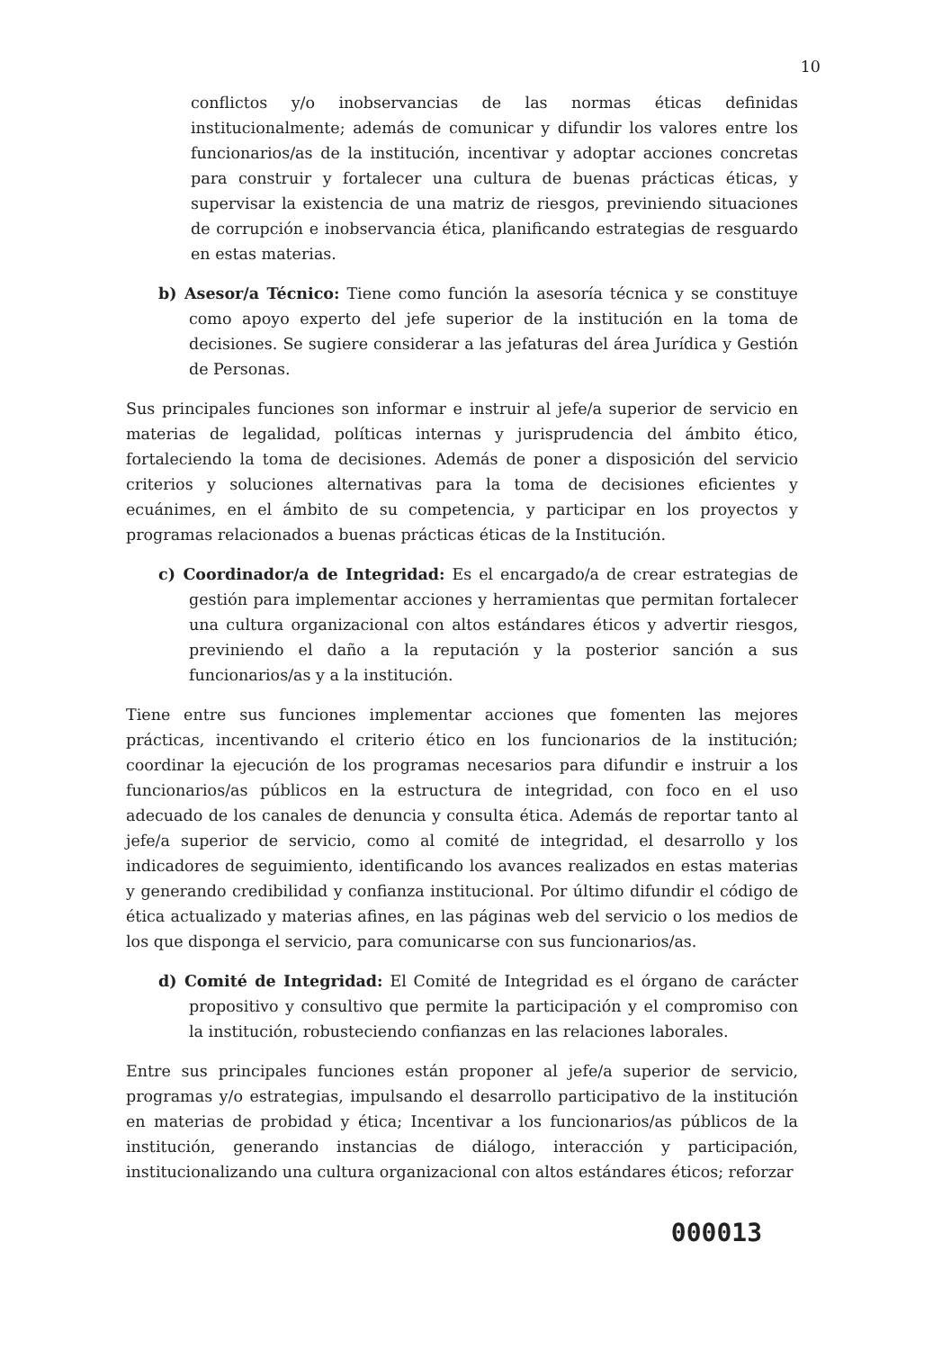10
conflictos y/o inobservancias de las normas éticas definidas institucionalmente; además de comunicar y difundir los valores entre los funcionarios/as de la institución, incentivar y adoptar acciones concretas para construir y fortalecer una cultura de buenas prácticas éticas, y supervisar la existencia de una matriz de riesgos, previniendo situaciones de corrupción e inobservancia ética, planificando estrategias de resguardo en estas materias.
b) Asesor/a Técnico: Tiene como función la asesoría técnica y se constituye como apoyo experto del jefe superior de la institución en la toma de decisiones. Se sugiere considerar a las jefaturas del área Jurídica y Gestión de Personas.
Sus principales funciones son informar e instruir al jefe/a superior de servicio en materias de legalidad, políticas internas y jurisprudencia del ámbito ético, fortaleciendo la toma de decisiones. Además de poner a disposición del servicio criterios y soluciones alternativas para la toma de decisiones eficientes y ecuánimes, en el ámbito de su competencia, y participar en los proyectos y programas relacionados a buenas prácticas éticas de la Institución.
c) Coordinador/a de Integridad: Es el encargado/a de crear estrategias de gestión para implementar acciones y herramientas que permitan fortalecer una cultura organizacional con altos estándares éticos y advertir riesgos, previniendo el daño a la reputación y la posterior sanción a sus funcionarios/as y a la institución.
Tiene entre sus funciones implementar acciones que fomenten las mejores prácticas, incentivando el criterio ético en los funcionarios de la institución; coordinar la ejecución de los programas necesarios para difundir e instruir a los funcionarios/as públicos en la estructura de integridad, con foco en el uso adecuado de los canales de denuncia y consulta ética. Además de reportar tanto al jefe/a superior de servicio, como al comité de integridad, el desarrollo y los indicadores de seguimiento, identificando los avances realizados en estas materias y generando credibilidad y confianza institucional. Por último difundir el código de ética actualizado y materias afines, en las páginas web del servicio o los medios de los que disponga el servicio, para comunicarse con sus funcionarios/as.
d) Comité de Integridad: El Comité de Integridad es el órgano de carácter propositivo y consultivo que permite la participación y el compromiso con la institución, robusteciendo confianzas en las relaciones laborales.
Entre sus principales funciones están proponer al jefe/a superior de servicio, programas y/o estrategias, impulsando el desarrollo participativo de la institución en materias de probidad y ética; Incentivar a los funcionarios/as públicos de la institución, generando instancias de diálogo, interacción y participación, institucionalizando una cultura organizacional con altos estándares éticos; reforzar
000013